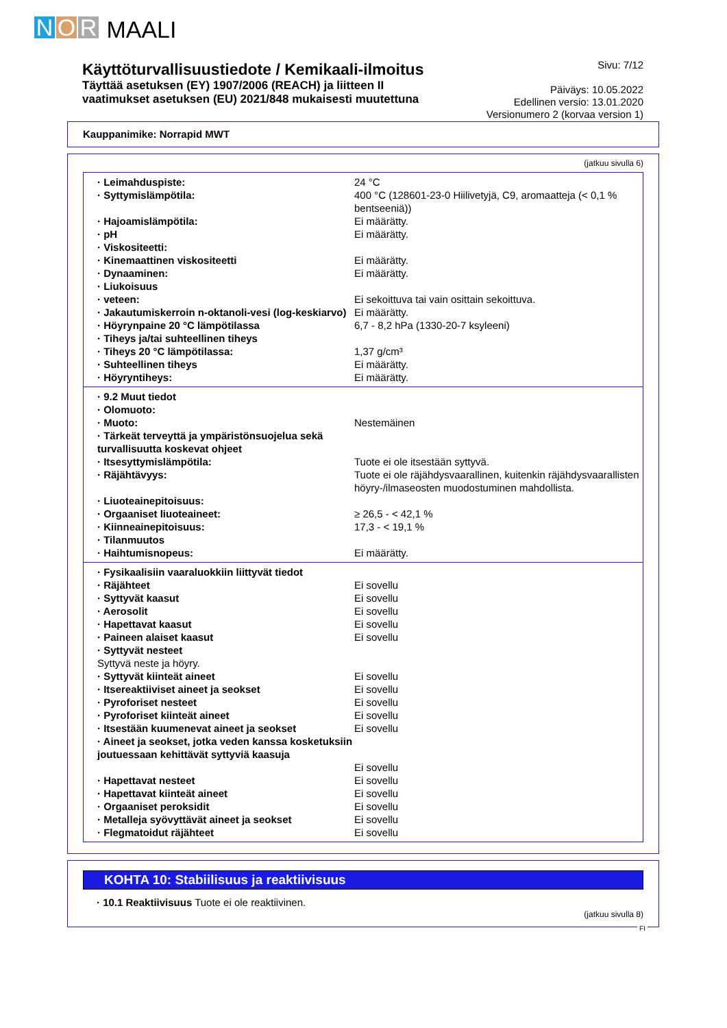N O R MAALI
Käyttöturvallisuustiedote / Kemikaali-ilmoitus
Täyttää asetuksen (EY) 1907/2006 (REACH) ja liitteen II
vaatimukset asetuksen (EU) 2021/848 mukaisesti muutettuna
Sivu: 7/12
Päiväys: 10.05.2022
Edellinen versio: 13.01.2020
Versionumero 2 (korvaa version 1)
Kauppanimike: Norrapid MWT
(jatkuu sivulla 6)
| · Leimahduspiste: | 24 °C |
| · Syttymislämpötila: | 400 °C (128601-23-0 Hiilivetyjä, C9, aromaatteja (< 0,1 % bentseeniä)) |
| · Hajoamislämpötila: | Ei määrätty. |
| · pH | Ei määrätty. |
| · Viskositeetti: | |
| · Kinemaattinen viskositeetti | Ei määrätty. |
| · Dynaaminen: | Ei määrätty. |
| · Liukoisuus | |
| · veteen: | Ei sekoittuva tai vain osittain sekoittuva. |
| · Jakautumiskerroin n-oktanoli-vesi (log-keskiarvo) | Ei määrätty. |
| · Höyrynpaine 20 °C lämpötilassa | 6,7 - 8,2 hPa (1330-20-7 ksyleeni) |
| · Tiheys ja/tai suhteellinen tiheys | |
| · Tiheys 20 °C lämpötilassa: | 1,37 g/cm³ |
| · Suhteellinen tiheys | Ei määrätty. |
| · Höyryntiheys: | Ei määrätty. |
| · 9.2 Muut tiedot | |
| · Olomuoto: | |
| · Muoto: | Nestemäinen |
| · Tärkeät terveyttä ja ympäristönsuojelua sekä turvallisuutta koskevat ohjeet | |
| · Itsesyttymislämpötila: | Tuote ei ole itsestään syttyvä. |
| · Räjähtävyys: | Tuote ei ole räjähdysvaarallinen, kuitenkin räjähdysvaarallisten höyry-/ilmaseosten muodostuminen mahdollista. |
| · Liuoteainepitoisuus: | |
| · Orgaaniset liuoteaineet: | ≥ 26,5 - < 42,1 % |
| · Kiinneainepitoisuus: | 17,3 - < 19,1 % |
| · Tilanmuutos | |
| · Haihtumisnopeus: | Ei määrätty. |
| · Fysikaalisiin vaaraluokkiin liittyvät tiedot | |
| · Räjähteet | Ei sovellu |
| · Syttyvät kaasut | Ei sovellu |
| · Aerosolit | Ei sovellu |
| · Hapettavat kaasut | Ei sovellu |
| · Paineen alaiset kaasut | Ei sovellu |
| · Syttyvät nesteet Syttyvä neste ja höyry. | |
| · Syttyvät kiinteät aineet | Ei sovellu |
| · Itsereaktiiviset aineet ja seokset | Ei sovellu |
| · Pyroforiset nesteet | Ei sovellu |
| · Pyroforiset kiinteät aineet | Ei sovellu |
| · Itsestään kuumenevat aineet ja seokset | Ei sovellu |
| · Aineet ja seokset, jotka veden kanssa kosketuksiin joutuessaan kehittävät syttyviä kaasuja | Ei sovellu |
| · Hapettavat nesteet | Ei sovellu |
| · Hapettavat kiinteät aineet | Ei sovellu |
| · Orgaaniset peroksidit | Ei sovellu |
| · Metalleja syövyttävät aineet ja seokset | Ei sovellu |
| · Flegmatoidut räjähteet | Ei sovellu |
KOHTA 10: Stabiilisuus ja reaktiivisuus
· 10.1 Reaktiivisuus Tuote ei ole reaktiivinen.
(jatkuu sivulla 8)
FI